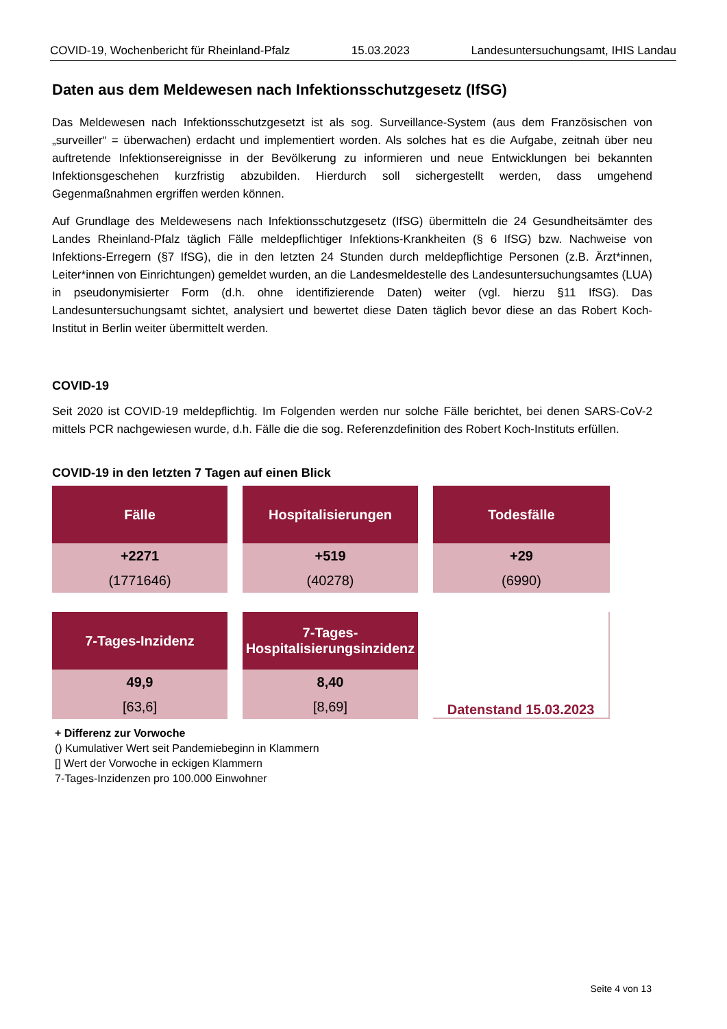COVID-19, Wochenbericht für Rheinland-Pfalz 15.03.2023 Landesuntersuchungsamt, IHIS Landau
Daten aus dem Meldewesen nach Infektionsschutzgesetz (IfSG)
Das Meldewesen nach Infektionsschutzgesetzt ist als sog. Surveillance-System (aus dem Französischen von „surveiller“ = überwachen) erdacht und implementiert worden. Als solches hat es die Aufgabe, zeitnah über neu auftretende Infektionsereignisse in der Bevölkerung zu informieren und neue Entwicklungen bei bekannten Infektionsgeschehen kurzfristig abzubilden. Hierdurch soll sichergestellt werden, dass umgehend Gegenmaßnahmen ergriffen werden können.
Auf Grundlage des Meldewesens nach Infektionsschutzgesetz (IfSG) übermitteln die 24 Gesundheitsämter des Landes Rheinland-Pfalz täglich Fälle meldepflichtiger Infektions-Krankheiten (§ 6 IfSG) bzw. Nachweise von Infektions-Erregern (§7 IfSG), die in den letzten 24 Stunden durch meldepflichtige Personen (z.B. Ärzt*innen, Leiter*innen von Einrichtungen) gemeldet wurden, an die Landesmeldestelle des Landesuntersuchungsamtes (LUA) in pseudonymisierter Form (d.h. ohne identifizierende Daten) weiter (vgl. hierzu §11 IfSG). Das Landesuntersuchungsamt sichtet, analysiert und bewertet diese Daten täglich bevor diese an das Robert Koch-Institut in Berlin weiter übermittelt werden.
COVID-19
Seit 2020 ist COVID-19 meldepflichtig. Im Folgenden werden nur solche Fälle berichtet, bei denen SARS-CoV-2 mittels PCR nachgewiesen wurde, d.h. Fälle die die sog. Referenzdefinition des Robert Koch-Instituts erfüllen.
COVID-19 in den letzten 7 Tagen auf einen Blick
| Fälle | Hospitalisierungen | Todesfälle |
| --- | --- | --- |
| +2271 | +519 | +29 |
| (1771646) | (40278) | (6990) |
| 7-Tages-Inzidenz | 7-Tages- Hospitalisierungsinzidenz | Datenstand 15.03.2023 |
| 49,9 | 8,40 | |
| [63,6] | [8,69] | |
+ Differenz zur Vorwoche
() Kumulativer Wert seit Pandemiebeginn in Klammern
[] Wert der Vorwoche in eckigen Klammern
7-Tages-Inzidenzen pro 100.000 Einwohner
Seite 4 von 13